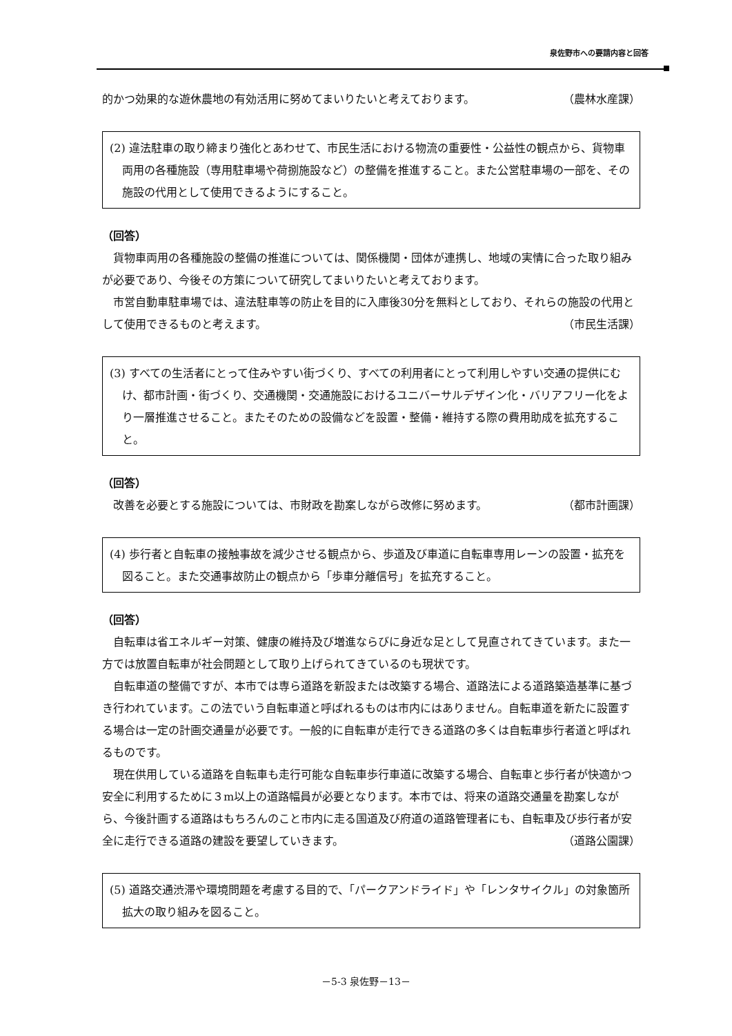泉佐野市への要請内容と回答
的かつ効果的な遊休農地の有効活用に努めてまいりたいと考えております。 （農林水産課）
(2) 違法駐車の取り締まり強化とあわせて、市民生活における物流の重要性・公益性の観点から、貨物車両用の各種施設（専用駐車場や荷捌施設など）の整備を推進すること。また公営駐車場の一部を、その施設の代用として使用できるようにすること。
（回答）
貨物車両用の各種施設の整備の推進については、関係機関・団体が連携し、地域の実情に合った取り組みが必要であり、今後その方策について研究してまいりたいと考えております。
市営自動車駐車場では、違法駐車等の防止を目的に入庫後30分を無料としており、それらの施設の代用として使用できるものと考えます。 （市民生活課）
(3) すべての生活者にとって住みやすい街づくり、すべての利用者にとって利用しやすい交通の提供にむけ、都市計画・街づくり、交通機関・交通施設におけるユニバーサルデザイン化・バリアフリー化をより一層推進させること。またそのための設備などを設置・整備・維持する際の費用助成を拡充すること。
（回答）
改善を必要とする施設については、市財政を勘案しながら改修に努めます。 （都市計画課）
(4) 歩行者と自転車の接触事故を減少させる観点から、歩道及び車道に自転車専用レーンの設置・拡充を図ること。また交通事故防止の観点から「歩車分離信号」を拡充すること。
（回答）
自転車は省エネルギー対策、健康の維持及び増進ならびに身近な足として見直されてきています。また一方では放置自転車が社会問題として取り上げられてきているのも現状です。
自転車道の整備ですが、本市では専ら道路を新設または改築する場合、道路法による道路築造基準に基づき行われています。この法でいう自転車道と呼ばれるものは市内にはありません。自転車道を新たに設置する場合は一定の計画交通量が必要です。一般的に自転車が走行できる道路の多くは自転車歩行者道と呼ばれるものです。
現在供用している道路を自転車も走行可能な自転車歩行車道に改築する場合、自転車と歩行者が快適かつ安全に利用するために３m以上の道路幅員が必要となります。本市では、将来の道路交通量を勘案しながら、今後計画する道路はもちろんのこと市内に走る国道及び府道の道路管理者にも、自転車及び歩行者が安全に走行できる道路の建設を要望していきます。 （道路公園課）
(5) 道路交通渋滞や環境問題を考慮する目的で、「パークアンドライド」や「レンタサイクル」の対象箇所拡大の取り組みを図ること。
－5-3 泉佐野－13－